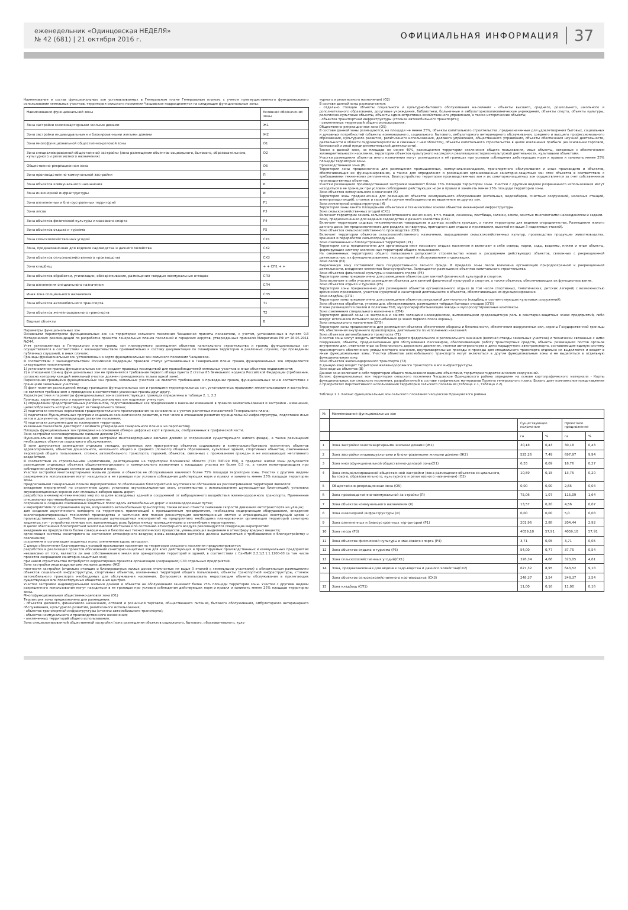еженедельник «Одинцовская НЕДЕЛЯ»
№ 42 (681) | 21 октября 2016 г.
ОФИЦИАЛЬНАЯ ИНФОРМАЦИЯ 37
Наименование и состав функциональных зон устанавливаемых в Генеральном плане Генеральным планом, с учетом преимущественного функционального использования земельных участков, территория сельского поселения Часцовское подразделяется на следующие функциональные зоны:
| Наименование функциональной зоны | Условное обозначение зоны |
| --- | --- |
| Зона застройки многоквартирными жилыми домами | Ж1 |
| Зона застройки индивидуальными и блокированными жилыми домами | Ж2 |
| Зона многофункциональной общественно-деловой зоны | О1 |
| Зона специализированной общественной застройки (зона размещения объектов социального, бытового, образовательного, культурного и религиозного назначения) | О2 |
| Общественно-рекреационная зона | О5 |
| Зона производственно-коммунальной застройки | П |
| Зона объектов коммунального назначения | К |
| Зона инженерной инфраструктуры | И |
| Зона озелененных и благоустроенных территорий | Р1 |
| Зона лесов | Р3 |
| Зона объектов физической культуры и массового спорта | Р4 |
| Зона объектов отдыха и туризма | Р5 |
| Зона сельскохозяйственных угодий | СХ1 |
| Зона, предназначенная для ведения садоводства и дачного хозяйства | СХ2 |
| Зона объектов сельскохозяйственного производства | СХ3 |
| Зона кладбищ | + + СП1 + + |
| Зона объектов обработки, утилизации, обезвреживания, размещения твердых коммунальных отходов | СП3 |
| Зона озеленения специального назначения | СП4 |
| Иная зона специального назначения | СП5 |
| Зона объектов автомобильного транспорта | Т1 |
| Зона объектов железнодорожного транспорта | Т2 |
| Водные объекты | В |
Параметры функциональных зон
Основными параметрами функциональных зон на территории сельского поселения Часцовское приняты показатели, с учетом, установленных в пункте 9.8 Методических рекомендаций по разработке проектов генеральных планов поселений и городских округов, утвержденных приказом Минрегиона РФ от 26.05.2011 №244.
Учет установленных в Генеральном плане границ зон планируемого размещения объектов капитального строительства и границ функциональных зон осуществляется в соответствии с законодательством применительно к составу документации по планировке территории в различных случаях, при проведении публичных слушаний, в иных случаях.
Границы функциональных зон установлены на карте функциональных зон сельского поселения Часцовское.
В соответствии с законодательством Российской Федерации правовой статус установленных в Генеральном плане границ функциональных зон определяется следующими положениями:
1) установление границ функциональных зон не создает правовых последствий для правообладателей земельных участков и иных объектов недвижимости;
2) в отношении границ функциональных зон не применяется требование первого абзаца пункта 2 статьи 85 Земельного кодекса Российской Федерации (требование, согласно которому каждый земельный участок должен принадлежать только одной зоне).
Пересечение границами функциональных зон границ земельных участков не является требованием о приведении границ функциональных зон в соответствие с границами земельных участков;
3) факт наличия расхождений между границами функциональных зон и границами территориальных зон, установленных правилами землепользования и застройки, не является требованием о приведении в соответствие указанных границ друг другу.
Характеристики и параметры функциональных зон в соответствующих границах определены в таблице 2. 1, 2.2
Границы, характеристики и параметры функциональных зон подлежат учету при:
1) определении градостроительных регламентов, подготавливаемых как предложения о внесении изменений в правила землепользования и застройки - изменений, целесообразность которых следует из Генерального плана;
2) подготовке местных нормативов градостроительного проектирования на основании и с учетом расчетных показателей Генерального плана;
3) подготовке Муниципальных программ социально-экономического развития, в том числе в отношении развития муниципальной инфраструктуры, подготовке иных актов и документов, регулирующих развитие поселения;
4) подготовке документации по планировке территории.
Указанные показатели действуют с момента утверждения Генерального плана и на перспективу.
Площадь функциональных зон приведена на основании обмера цифровых карт в границах, отображенных в графической части.
Зона застройки многоквартирными жилыми домами (Ж1)
Функциональная зона предназначена для застройки многоквартирными жилыми домами (с сохранением существующего жилого фонда), а также размещения необходимых объектов социального обслуживания.
В зоне допускается размещение отдельно стоящих, встроенных или пристроенных объектов социального и коммунально-бытового назначения, объектов здравоохранения, объектов дошкольного, начального общего и среднего (полного) общего образования, культовых зданий, спортивных объектов, озелененных территорий общего пользования, стоянок автомобильного транспорта, гаражей, объектов, связанных с проживанием граждан и не оказывающих негативного воздействия.
В соответствии со строительными нормативами, действующими на территории Московской области (ТСН ПЗП-99 МО), в пределах жилой зоны допускается размещение отдельных объектов общественно-делового и коммунального назначения с площадью участка не более 0,5 га, а также мини-производств при соблюдении действующих санитарных правил и норм.
Участки застройки многоквартирными жилыми домами и объектов ее обслуживания занимают более 75% площади территории зоны. Участки с другими видами разрешенного использования могут находиться в ее границах при условии соблюдения действующих норм и правил и занимать менее 25% площади территории зоны.
Предлагаемыми Генеральным планом мероприятиями по обеспечению благоприятной акустической обстановки на рассматриваемой территории являются:
внедрение мероприятий по ограничению шума: установка звукоизоляционных окон, строительство с использованием шумозащитных блок-секций; установка звукоизоляционных экранов или сплошных заборов вдоль дорог;
разработка инженерно-технических мер по защите возводимых зданий и сооружений от вибрационного воздействия железнодорожного транспорта. Применение специальных противовибрационных фундаментов;
сохранение и создание озеленённых защитных полос вдоль автомобильных дорог и железнодорожных путей;
к мероприятиям по ограничению шума, излучаемого автомобильным транспортом, также можно отнести снижение скорости движения автотранспорта на улицах;
для создания акустического комфорта на территории, прилегающей к промышленным предприятиям, необходима модернизация оборудования, внедрение экологоориентированных технологий производства и частичная или полная реконструкция вентиляционных систем и ограждающих конструкций цехов и производственных зданий. Помимо реализации шумозащитных мероприятий на предприятиях необходима планировочная организация территорий санитарно защитных зон - устройство зеленых зон, выполняющих роль буфера между промышленными и селитебными территориями.
В целях обеспечения благоприятной экологической обстановки по состоянию атмосферного воздуха рекомендуются следующие мероприятия:
внедрение на предприятиях более совершенных и безопасных технологических процессов, уменьшающих выделение в атмосферу вредных веществ;
организация системы мониторинга за состоянием атмосферного воздуха; вновь возводимая застройка должна выполняться с требованиями к благоустройству и озеленению;
сохранение и организация защитных полос озеленения вдоль автодорог.
С целью обеспечения благоприятных условий проживания населения на территории сельского поселения предусматривается:
разработка и реализация проектов обоснования санитарно-защитных зон для всех действующих и проектируемых производственных и коммунальных предприятий независимо от того, являются ли они собственниками земли или арендаторами территорий и зданий, в соответствии с СанПиН 2.2.1/2.1.1.1200-03 (в том числе проектов сокращения санитарно-защитных зон);
при новом строительстве потребуется корректировка проектов организации (сокращения) СЗЗ отдельных предприятий.
Зона застройки индивидуальными жилыми домами (Ж2)
плотности застройки (отдельно стоящих и блокированных жилых домов этажностью не выше 3 этажей с земельными участками) с обязательным размещением объектов социальной инфраструктуры, спортивных объектов, озелененных территорий общего пользования, объекты транспортной инфраструктуры, стоянок автомобильного транспорта необходимых для обслуживания населения. Допускается использовать недостающие объекты обслуживания в прилегающих существующих или проектируемых общественных центрах.
Участки застройки индивидуальными жилыми домами и объектов ее обслуживания занимают более 75% площади территории зоны. Участки с другими видами разрешенного использования могут находиться в ее границах при условии соблюдения действующих норм и правил и занимать менее 25% площади территории зоны.
Многофункциональная общественно-деловая зона (О1)
Территория зоны предназначена для размещения:
- объектов делового, финансового назначения, оптовой и розничной торговли, об-щественного питания, бытового обслуживания, амбулаторного ветеринарного обслуживания, культурного развития, религиозного использования;
- объектов транспортной инфраструктуры (стоянки автомобильного транспорта);
- объектов коммунального и производственного назначения;
- озелененных территорий общего использования.
Зона специализированной общественной застройки (зона размещения объектов социального, бытового, образовательного, куль-
турного и религиозного назначения) (О2)
В составе данной зоны располагаются:
- отдельно стоящие объекты социального и культурно-бытового обслуживания на-селения - объекты высшего, среднего, дошкольного, школьного и дополнительного образования, досуговые учреждения, библиотеки, больничные и амбулаторнополиклинические учреждения, объекты спорта, объекты культуры, религиозно-культовые объекты, объекты административно-хозяйственного управления, а также исторические объекты;
- объектов транспортной инфраструктуры (стоянки автомобильного транспорта);
- озелененных территорий общего использования.
Общественно-рекреационная зона (О5)
В составе данной зоны размещаются, на площади не менее 25%, объекты капитального строительства, предназначенные для удовлетворения бытовых, социальных и духовных потребностей (объекты коммунального, социального, бытового, амбулаторного ветеринарного обслуживания, среднего и высшего профессионального образования, культурного развития, религиозного использования, делового управления, общественного управления, объекты обеспечения научной деятельности, деятельности в области гидрометеорологии и смежных с ней областях), объекты капитального строительства в целях извлечения прибыли (на основании торговой, банковской и иной предпринимательской деятельности).
Также в данной зоне, на площади не менее 40%, размещаются территории озеленения общего пользования, иные объекты, связанные с обеспечением жизнедеятельности населения, территории объектов культурного наследия и реализации историко-культурной деятельности, культовыми объектами.
Участки размещения объектов иного назначения могут размещаться в её границах при условии соблюдения действующих норм и правил и занимать менее 25% площади территории зоны.
Производственная зона (П)
Территория зоны предназначена для размещения промышленных, коммунальноскладских, транспортного обслуживания и иных производств и объектов, обеспечивающих их функционирование, а также для определения и размещения организованных санитарно-защитных зон этих объектов в соответствии с требованиями технических регламентов. Благоустройство территории производственных зон и их санитарно-защитных зон осуществляется за счет собственников производственных объектов.
Участки размещения производственной застройки занимают более 75% площади территории зоны. Участки с другими видами разрешенного использования могут находиться в ее границах при условии соблюдения действующих норм и правил и занимать менее 25% площади территории зоны.
Зона объектов коммунального назначения (К)
Территория зоны предназначена для размещения объектов коммунального обслуживания (котельных, водозаборов, очистных сооружений, насосных станций, электроподстанций), стоянок и гаражей в случае необходимости их выделения из других зон.
Зона инженерной инфраструктуры (И)
Территория зоны занята площадными объектами и техническими зонами объектов инженерной инфраструктуры.
Зона сельскохозяйственных угодий (СХ1)
Включает территории земель сельскохозяйственного назначения, в т.ч. пашни, сенокосы, пастбища, залежи, земли, занятые многолетними насаждениями и садами.
Зона, предназначенная для ведения садоводства и дачного хозяйства (СХ2)
Включает территории садовых некоммерческих товариществ и дачных хозяйств граждан, а также территории для ведения огородничества. Размещение жилого дачного дома (не предназначенного для раздела на квартиры, пригодного для отдыха и проживания, высотой не выше 3 надземных этажей).
Зона объектов сельскохозяйственного производства (СХ3)
Включает территории объектов сельскохозяйственного назначения, выращивания сельскохозяйственных культур, производства продукции животноводства, хранения и переработки сельхозпродукции.
Зона озелененных и благоустроенных территорий (Р1)
Территория зоны предназначена для организации мест массового отдыха населения и включают в себя скверы, парки, сады, водоемы, пляжи и иные объекты, формирующие систему озелененных территорий общего пользования.
На озелененных территориях общего пользования допускается строительство новых и расширение действующих объектов, связанных с рекреационной деятельностью, их функционированием, эксплуатацией и обслуживанием отдыхающих.
Зона лесов (Р3)
Выделенную зону составляют леса государственного лесного фонда. В пределах зоны лесов возможна организация природоохранной и рекреационной деятельности, внедрение элементов благоустройства. Запрещается размещение объектов капитального строительства.
Зона объектов физической культуры и массового спорта (Р4)
Территория зоны предназначена для размещения объектов для занятий физической культурой и спортом.
Зона включает в себя участки размещения объектов для занятий физической культурой и спортом, а также объектов, обеспечивающих их функционирование.
Зона объектов отдыха и туризма (Р5)
Территория зоны предназначена для размещения объектов организованного отдыха (в том числе спортивных, тематических, детских лагерей) с возможностью временного проживания, участков курортной и санаторной деятельности и объектов, обеспечивающих их функционирование.
Зона кладбищ (СП1)
Территория зоны предназначена для размещения объектов ритуальной деятельности (кладбищ и соответствующих культовых сооружений).
Зона объектов обработки, утилизации, обезвреживания, размещения твёрдых бытовых отходов (СП3)
В зоне размещаются свалки и полигоны ТБО, мусороперерабатывающие заводы и мусоросортировочные комплексы.
Зона озеленения специального назначения (СП4)
Территория данной зоны не застроена и занята зелеными насаждениями, выполняющими средозащитную роль в санитарно-защитных зонах предприятий, либо вокруг источников питьевого водоснабжения (в зонах первого пояса охраны).
Зона специального назначения (СП5)
Территория зоны предназначена для размещения объектов обеспечения обороны и безопасности, обеспечения вооруженных сил, охраны Государственной границы РФ, обеспечения внутреннего правопорядка, деятельности по исполнению наказаний.
Зона объектов автомобильного транспорта (Т1)
В состав зоны могут входить автомобильные дороги федерального и регионального значения (включая отводы земельных участков) и технически связанные с ними сооружения, объекты, предназначенные для обслуживания пассажиров, обеспечивающие работу транспортных средств, объекты размещения постов органов внутренних дел, ответственных за безопасность дорожного движения, стоянки автотранспорта и депо маршрутного автотранспорта, составляющие единую систему транспортного обеспечения; улицы местного значения, внутриквартальные проезды и проезды для специального транспорта отдельно не выделяются и входят в иные функциональные зоны. Участки объектов автомобильного транспорта могут включаться в другие функциональные зоны и не выделяться в отдельную функциональную зону.
Зона объектов железнодорожного транспорта (Т2)
В данную зону входят территории железнодорожного транспорта и его инфраструктуры.
Зона водных объектов (В)
Данная зона включает в себя территории общего пользования водными объектами, территории гидротехнических сооружений.
Баланс функциональных зон территории сельского поселения Часцовское Одинцовского района определен на основе картографического материала - Карты функциональных зон сельского поселения, разработанной в составе графических материалов Проекта генерального плана. Баланс дает комплексное представление о приоритетах перспективного использования территории сельского поселения (таблица 2.1, таблица 2.2).
Таблица 2.1. Баланс функциональных зон сельского поселения Часцовское Одинцовского района
| № | Наименование функциональных зон | | | | |
| --- | --- | --- | --- | --- | --- |
| | | Существующее положение | | Проектное предложение | |
| | | га | % | га | % |
| 1 | Зона застройки многоквартирными жилыми домами (Ж1) | 30,18 | 0,43 | 30,18 | 0,43 |
| 2 | Зона застройки индивидуальными и блоки-рованными жилыми домами (Ж2) | 525,26 | 7,49 | 697,97 | 9,94 |
| 3 | Зона многофункциональной общественно-деловой зоны(О1) | 6,55 | 0,09 | 18,76 | 0,27 |
| 4 | Зона специализированной общественной застройки (зона размещения объектов со-циального, бытового, образовательного, культурного и религиозного назначения) (О2) | 10,59 | 0,15 | 13,75 | 0,20 |
| 5 | Общественно-рекреационная зона (О5) | 0,00 | 0,00 | 2,65 | 0,04 |
| 6 | Зона производственно-коммунальной за-стройки (П) | 75,06 | 1,07 | 115,09 | 1,64 |
| 7 | Зона объектов коммунального назначения (К) | 13,57 | 0,20 | 4,56 | 0,07 |
| 8 | Зона инженерной инфраструктуры (И) | 0,00 | 0,00 | 5,0 | 0,08 |
| 9 | Зона озелененных и благоустроенных тер-риторий (Р1) | 201,96 | 2,88 | 204,44 | 2,92 |
| 10 | Зона лесов (Р3) | 4059,10 | 57,91 | 4059,10 | 57,91 |
| 11 | Зона объектов физической культуры и мас-сового спорта (Р4) | 3,71 | 0,05 | 3,71 | 0,05 |
| 12 | Зона объектов отдыха и туризма (Р5) | 54,00 | 0,77 | 37,75 | 0,54 |
| 13 | Зона сельскохозяйственных угодий(СХ1) | 326,34 | 4,66 | 323,05 | 4,61 |
| 14 | Зона, предназначенная для ведения садо-водства и дачного хозяйства(СХ2) | 627,32 | 8,95 | 643,52 | 9,18 |
| | Зона объектов сельскохозяйственного про-изводства (СХ3) | 248,37 | 3,54 | 248,37 | 3,54 |
| 15 | Зона кладбищ (СП1) | 11,00 | 0,16 | 11,00 | 0,16 |